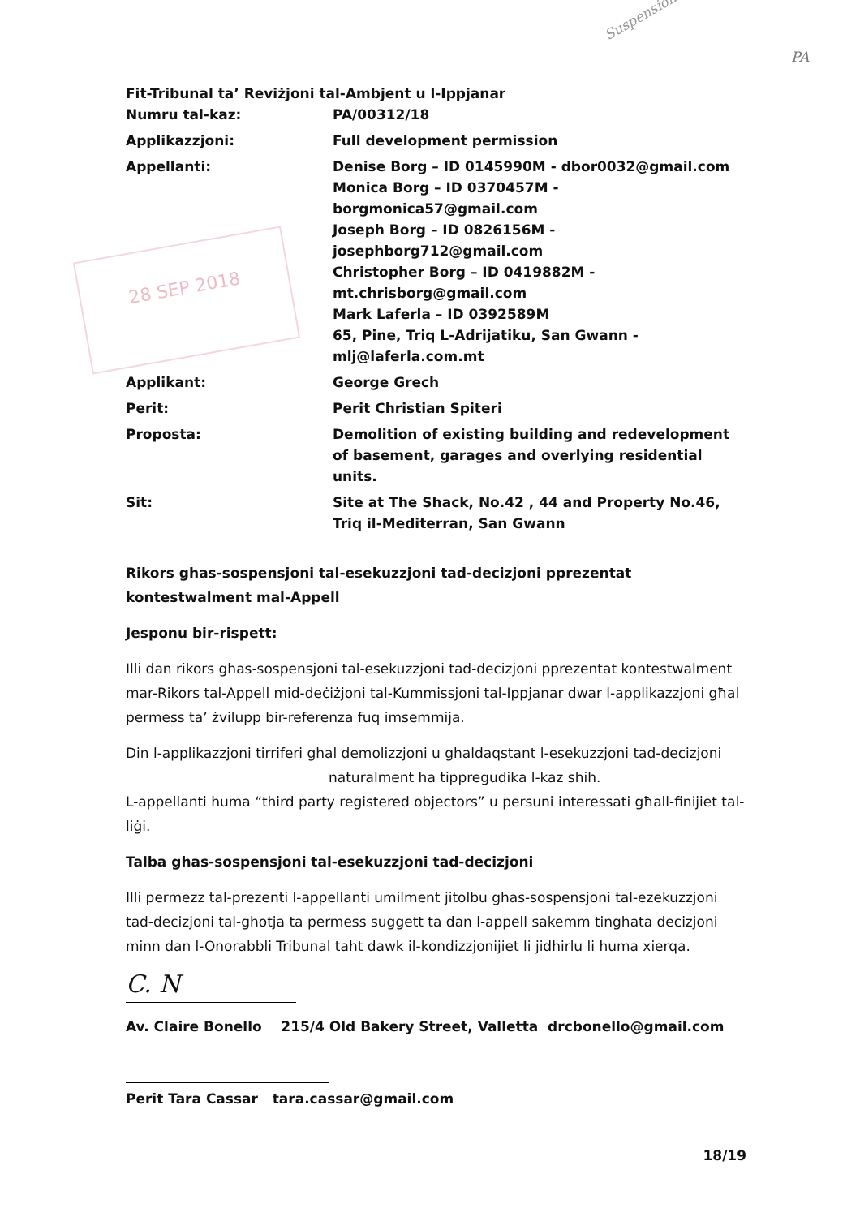Suspension
PA
28 SEP 2018
Fit-Tribunal ta’ Reviżjoni tal-Ambjent u l-Ippjanar
| Numru tal-kaz: | PA/00312/18 |
| Applikazzjoni: | Full development permission |
| Appellanti: | Denise Borg – ID 0145990M - dbor0032@gmail.com Monica Borg – ID 0370457M - borgmonica57@gmail.com Joseph Borg – ID 0826156M - josephborg712@gmail.com Christopher Borg – ID 0419882M - mt.chrisborg@gmail.com Mark Laferla – ID 0392589M 65, Pine, Triq L-Adrijatiku, San Gwann - mlj@laferla.com.mt |
| Applikant: | George Grech |
| Perit: | Perit Christian Spiteri |
| Proposta: | Demolition of existing building and redevelopment of basement, garages and overlying residential units. |
| Sit: | Site at The Shack, No.42 , 44 and Property No.46, Triq il-Mediterran, San Gwann |
Rikors ghas-sospensjoni tal-esekuzzjoni tad-decizjoni pprezentat kontestwalment mal-Appell
Jesponu bir-rispett:
Illi dan rikors ghas-sospensjoni tal-esekuzzjoni tad-decizjoni pprezentat kontestwalment mar-Rikors tal-Appell mid-deċiżjoni tal-Kummissjoni tal-Ippjanar dwar l-applikazzjoni għal permess ta’ żvilupp bir-referenza fuq imsemmija.
Din l-applikazzjoni tirriferi ghal demolizzjoni u ghaldaqstant l-esekuzzjoni tad-decizjoni naturalment ha tippregudika l-kaz shih.
L-appellanti huma “third party registered objectors” u persuni interessati għall-finijiet tal-liġi.
Talba ghas-sospensjoni tal-esekuzzjoni tad-decizjoni
Illi permezz tal-prezenti l-appellanti umilment jitolbu ghas-sospensjoni tal-ezekuzzjoni tad-decizjoni tal-ghotja ta permess suggett ta dan l-appell sakemm tinghata decizjoni minn dan l-Onorabbli Tribunal taht dawk il-kondizzjonijiet li jidhirlu li huma xierqa.
C. N
Av. Claire Bonello 215/4 Old Bakery Street, Valletta drcbonello@gmail.com
Perit Tara Cassar tara.cassar@gmail.com
18/19